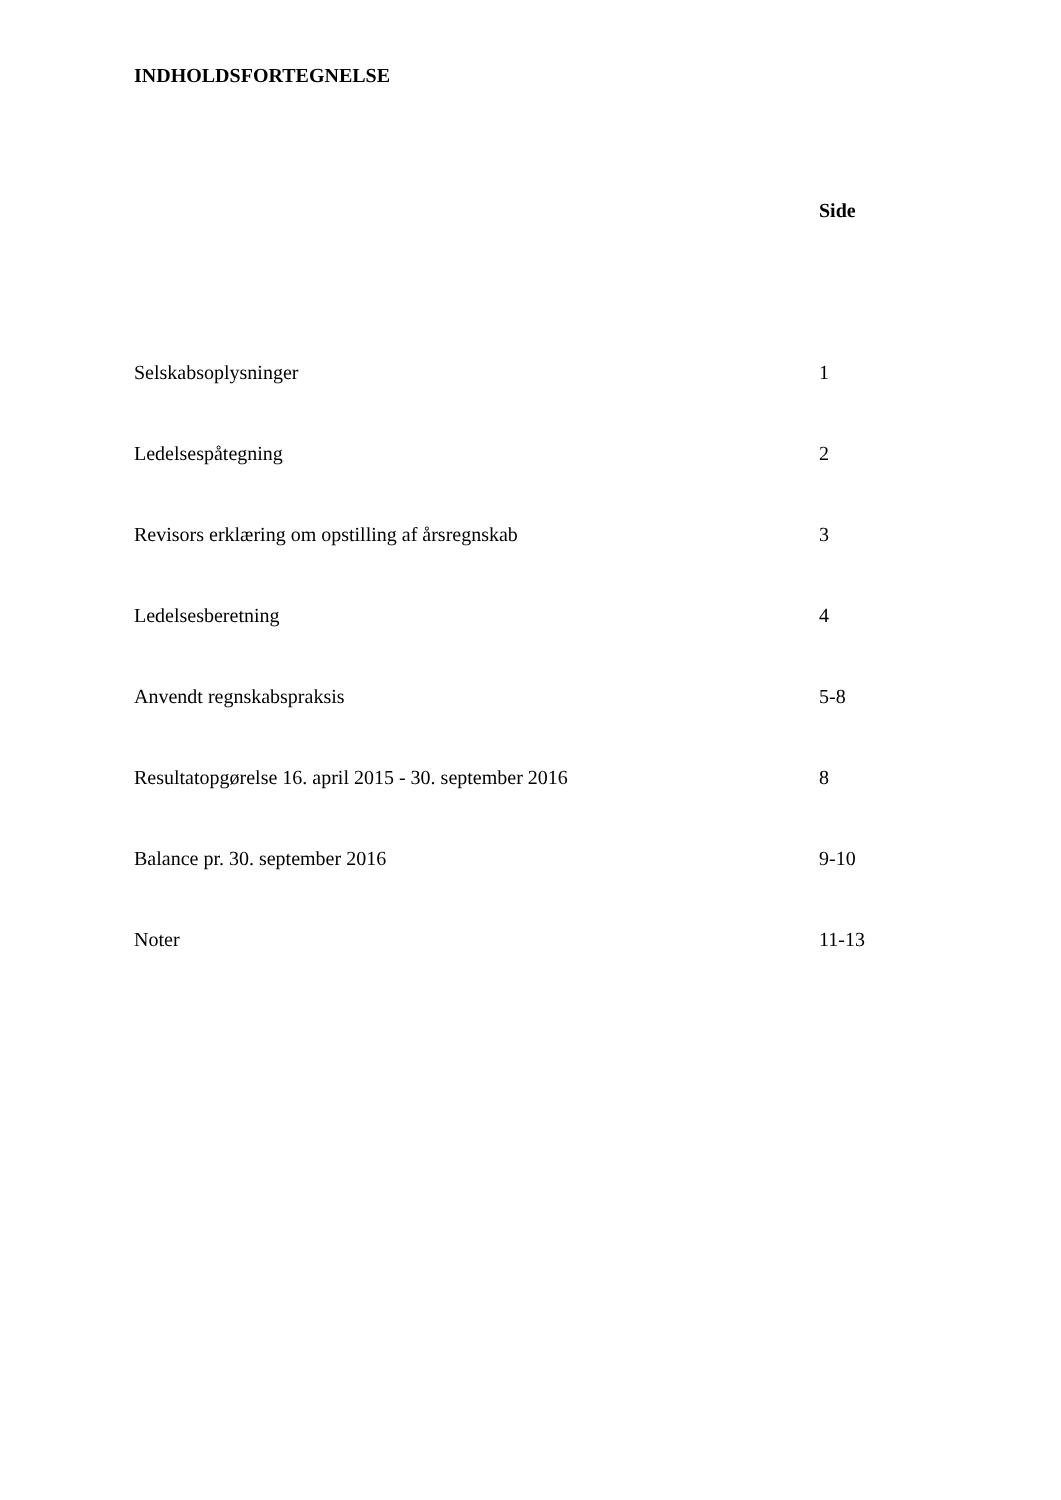INDHOLDSFORTEGNELSE
| | Side |
| Selskabsoplysninger | 1 |
| Ledelsespåtegning | 2 |
| Revisors erklæring om opstilling af årsregnskab | 3 |
| Ledelsesberetning | 4 |
| Anvendt regnskabspraksis | 5-8 |
| Resultatopgørelse 16. april 2015 - 30. september 2016 | 8 |
| Balance pr. 30. september 2016 | 9-10 |
| Noter | 11-13 |